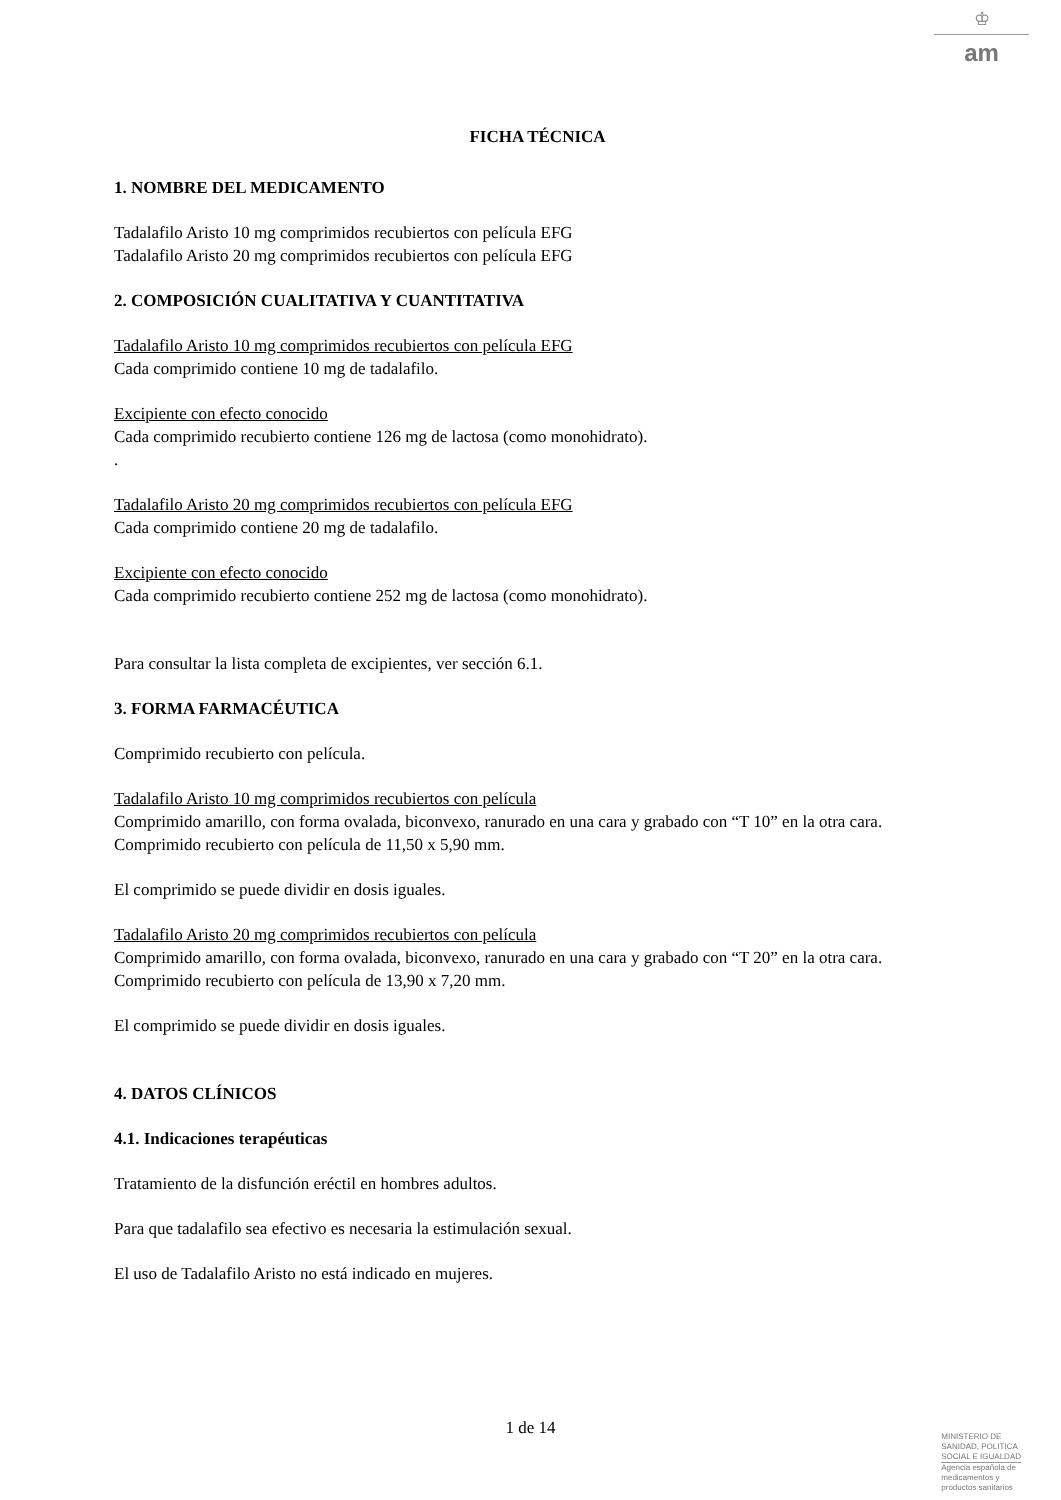♔
am
FICHA TÉCNICA
1. NOMBRE DEL MEDICAMENTO
Tadalafilo Aristo 10 mg comprimidos recubiertos con película EFG
Tadalafilo Aristo 20 mg comprimidos recubiertos con película EFG
2. COMPOSICIÓN CUALITATIVA Y CUANTITATIVA
Tadalafilo Aristo 10 mg comprimidos recubiertos con película EFG
Cada comprimido contiene 10 mg de tadalafilo.
Excipiente con efecto conocido
Cada comprimido recubierto contiene 126 mg de lactosa (como monohidrato).
.
Tadalafilo Aristo 20 mg comprimidos recubiertos con película EFG
Cada comprimido contiene 20 mg de tadalafilo.
Excipiente con efecto conocido
Cada comprimido recubierto contiene 252 mg de lactosa (como monohidrato).
Para consultar la lista completa de excipientes, ver sección 6.1.
3. FORMA FARMACÉUTICA
Comprimido recubierto con película.
Tadalafilo Aristo 10 mg comprimidos recubiertos con película
Comprimido amarillo, con forma ovalada, biconvexo, ranurado en una cara y grabado con “T 10” en la otra cara.
Comprimido recubierto con película de 11,50 x 5,90 mm.
El comprimido se puede dividir en dosis iguales.
Tadalafilo Aristo 20 mg comprimidos recubiertos con película
Comprimido amarillo, con forma ovalada, biconvexo, ranurado en una cara y grabado con “T 20” en la otra cara.
Comprimido recubierto con película de 13,90 x 7,20 mm.
El comprimido se puede dividir en dosis iguales.
4. DATOS CLÍNICOS
4.1. Indicaciones terapéuticas
Tratamiento de la disfunción eréctil en hombres adultos.
Para que tadalafilo sea efectivo es necesaria la estimulación sexual.
El uso de Tadalafilo Aristo no está indicado en mujeres.
1 de 14
MINISTERIO DE
SANIDAD, POLITICA
SOCIAL E IGUALDAD
Agencia española de
medicamentos y
productos sanitarios